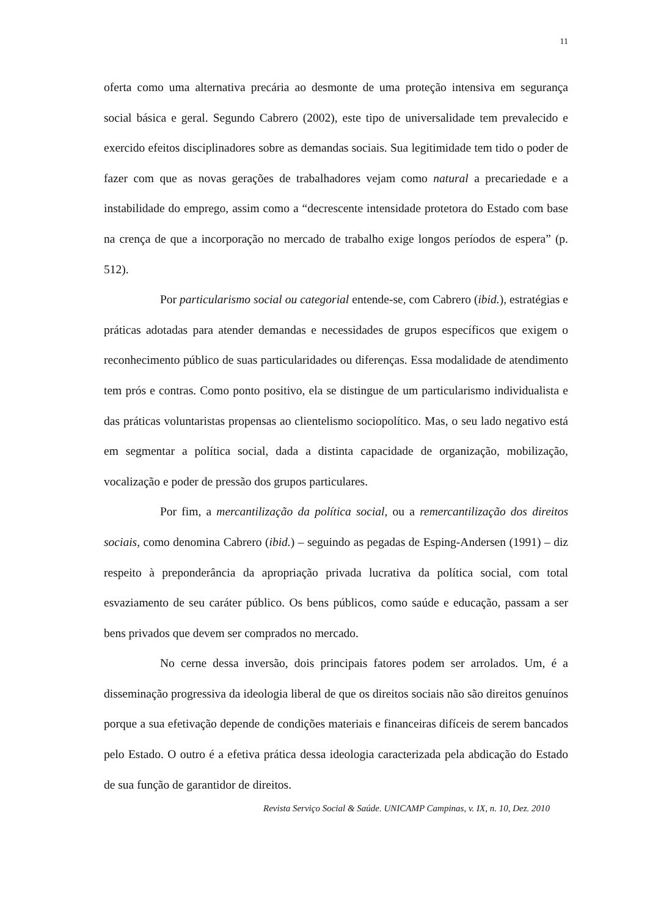11
oferta como uma alternativa precária ao desmonte de uma proteção intensiva em segurança social básica e geral. Segundo Cabrero (2002), este tipo de universalidade tem prevalecido e exercido efeitos disciplinadores sobre as demandas sociais. Sua legitimidade tem tido o poder de fazer com que as novas gerações de trabalhadores vejam como natural a precariedade e a instabilidade do emprego, assim como a “decrescente intensidade protetora do Estado com base na crença de que a incorporação no mercado de trabalho exige longos períodos de espera” (p. 512).
Por particularismo social ou categorial entende-se, com Cabrero (ibid.), estratégias e práticas adotadas para atender demandas e necessidades de grupos específicos que exigem o reconhecimento público de suas particularidades ou diferenças. Essa modalidade de atendimento tem prós e contras. Como ponto positivo, ela se distingue de um particularismo individualista e das práticas voluntaristas propensas ao clientelismo sociopolítico. Mas, o seu lado negativo está em segmentar a política social, dada a distinta capacidade de organização, mobilização, vocalização e poder de pressão dos grupos particulares.
Por fim, a mercantilização da política social, ou a remercantilização dos direitos sociais, como denomina Cabrero (ibid.) – seguindo as pegadas de Esping-Andersen (1991) – diz respeito à preponderância da apropriação privada lucrativa da política social, com total esvaziamento de seu caráter público. Os bens públicos, como saúde e educação, passam a ser bens privados que devem ser comprados no mercado.
No cerne dessa inversão, dois principais fatores podem ser arrolados. Um, é a disseminação progressiva da ideologia liberal de que os direitos sociais não são direitos genuínos porque a sua efetivação depende de condições materiais e financeiras difíceis de serem bancados pelo Estado. O outro é a efetiva prática dessa ideologia caracterizada pela abdicação do Estado de sua função de garantidor de direitos.
Revista Serviço Social & Saúde. UNICAMP Campinas, v. IX, n. 10, Dez. 2010